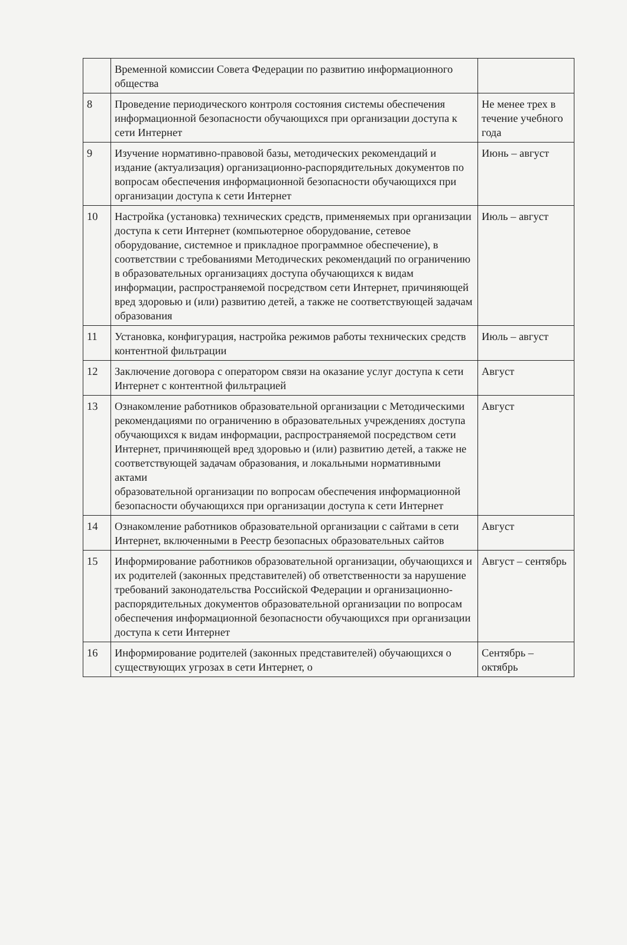| | Временной комиссии Совета Федерации по развитию информационного общества | |
| 8 | Проведение периодического контроля состояния системы обеспечения информационной безопасности обучающихся при организации доступа к сети Интернет | Не менее трех в течение учебного года |
| 9 | Изучение нормативно-правовой базы, методических рекомендаций и издание (актуализация) организационно-распорядительных документов по вопросам обеспечения информационной безопасности обучающихся при организации доступа к сети Интернет | Июнь – август |
| 10 | Настройка (установка) технических средств, применяемых при организации доступа к сети Интернет (компьютерное оборудование, сетевое оборудование, системное и прикладное программное обеспечение), в соответствии с требованиями Методических рекомендаций по ограничению в образовательных организациях доступа обучающихся к видам информации, распространяемой посредством сети Интернет, причиняющей вред здоровью и (или) развитию детей, а также не соответствующей задачам образования | Июль – август |
| 11 | Установка, конфигурация, настройка режимов работы технических средств контентной фильтрации | Июль – август |
| 12 | Заключение договора с оператором связи на оказание услуг доступа к сети Интернет с контентной фильтрацией | Август |
| 13 | Ознакомление работников образовательной организации с Методическими рекомендациями по ограничению в образовательных учреждениях доступа обучающихся к видам информации, распространяемой посредством сети Интернет, причиняющей вред здоровью и (или) развитию детей, а также не соответствующей задачам образования, и локальными нормативными актами образовательной организации по вопросам обеспечения информационной безопасности обучающихся при организации доступа к сети Интернет | Август |
| 14 | Ознакомление работников образовательной организации с сайтами в сети Интернет, включенными в Реестр безопасных образовательных сайтов | Август |
| 15 | Информирование работников образовательной организации, обучающихся и их родителей (законных представителей) об ответственности за нарушение требований законодательства Российской Федерации и организационно-распорядительных документов образовательной организации по вопросам обеспечения информационной безопасности обучающихся при организации доступа к сети Интернет | Август – сентябрь |
| 16 | Информирование родителей (законных представителей) обучающихся о существующих угрозах в сети Интернет, о | Сентябрь – октябрь |